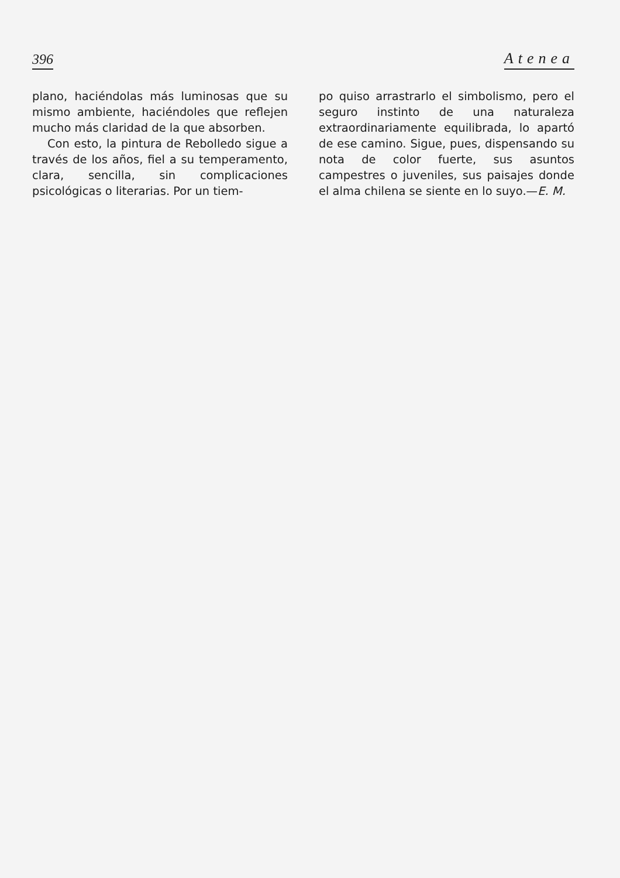396 Atenea
plano, haciéndolas más luminosas que su mismo ambiente, haciéndoles que reflejen mucho más claridad de la que absorben.
Con esto, la pintura de Rebolledo sigue a través de los años, fiel a su temperamento, clara, sencilla, sin complicaciones psicológicas o literarias. Por un tiem-
po quiso arrastrarlo el simbolismo, pero el seguro instinto de una naturaleza extraordinariamente equilibrada, lo apartó de ese camino. Sigue, pues, dispensando su nota de color fuerte, sus asuntos campestres o juveniles, sus paisajes donde el alma chilena se siente en lo suyo.—E. M.